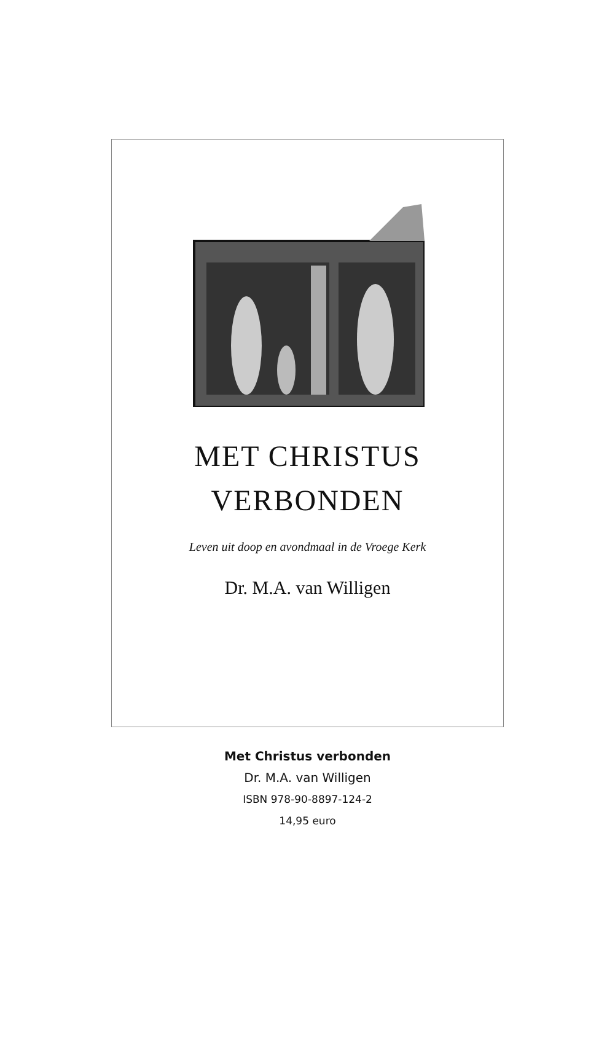MET CHRISTUS
VERBONDEN
Leven uit doop en avondmaal in de Vroege Kerk
Dr. M.A. van Willigen
Met Christus verbonden
Dr. M.A. van Willigen
ISBN 978-90-8897-124-2
14,95 euro